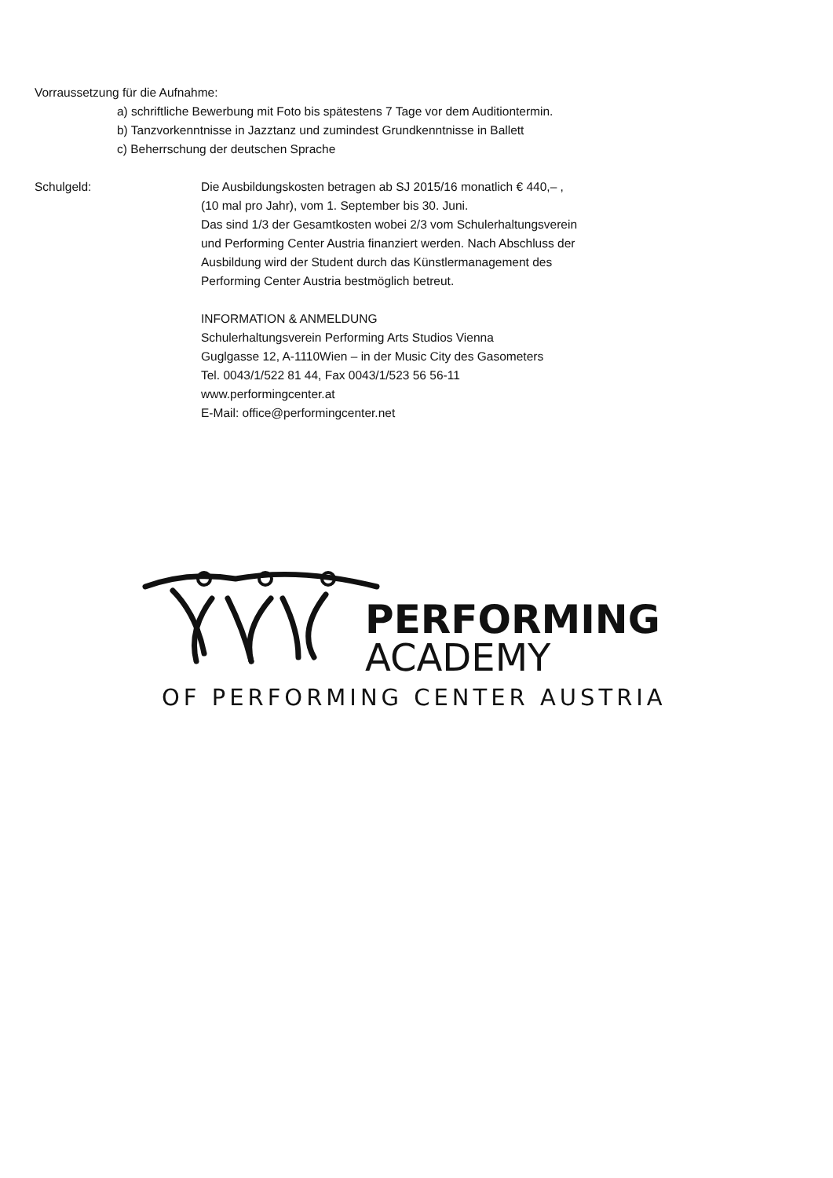Vorraussetzung für die Aufnahme:
a) schriftliche Bewerbung mit Foto bis spätestens 7 Tage vor dem Auditiontermin.
b) Tanzvorkenntnisse in Jazztanz und zumindest Grundkenntnisse in Ballett
c) Beherrschung der deutschen Sprache
Schulgeld: Die Ausbildungskosten betragen ab SJ 2015/16 monatlich € 440,– ,
(10 mal pro Jahr), vom 1. September bis 30. Juni.
Das sind 1/3 der Gesamtkosten wobei 2/3 vom Schulerhaltungsverein
und Performing Center Austria finanziert werden. Nach Abschluss der
Ausbildung wird der Student durch das Künstlermanagement des
Performing Center Austria bestmöglich betreut.
INFORMATION & ANMELDUNG
Schulerhaltungsverein Performing Arts Studios Vienna
Guglgasse 12, A-1110Wien – in der Music City des Gasometers
Tel. 0043/1/522 81 44, Fax 0043/1/523 56 56-11
www.performingcenter.at
E-Mail: office@performingcenter.net
PERFORMING
ACADEMY
OF PERFORMING CENTER AUSTRIA